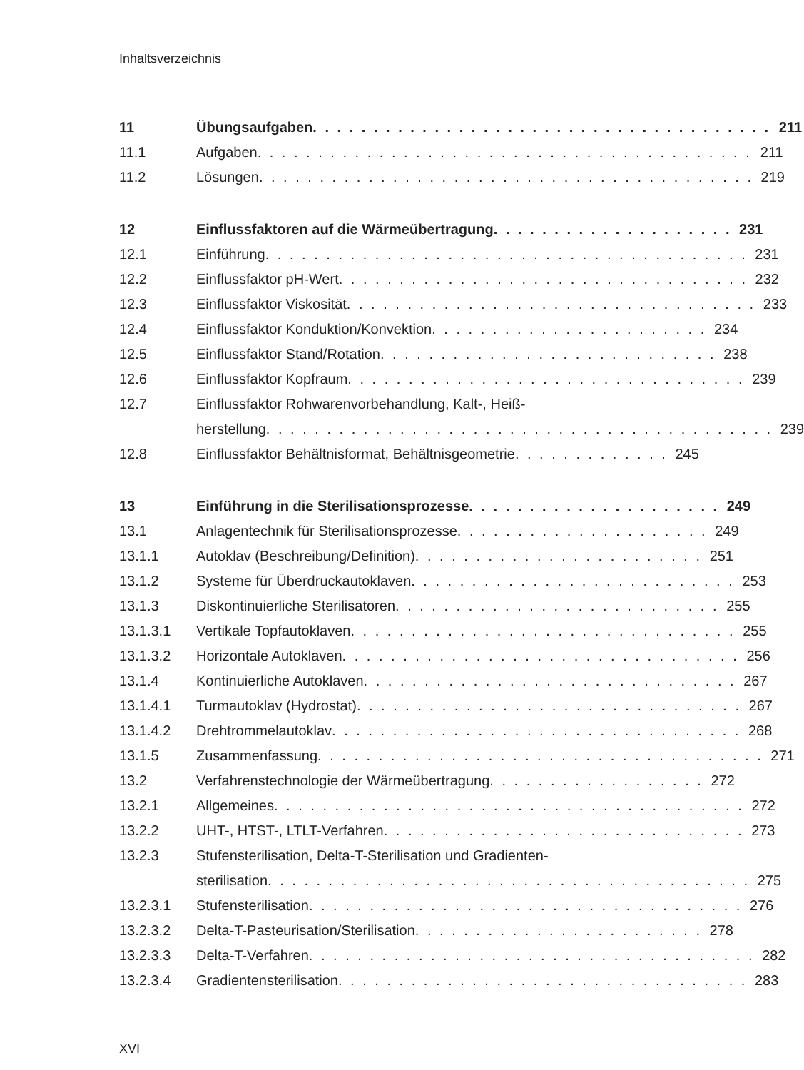Inhaltsverzeichnis
11 Übungsaufgaben. . . . . . . . . . . . . . . . . . . . . . . . . . . . . . . . . . . . . . 211
11.1 Aufgaben . . . . . . . . . . . . . . . . . . . . . . . . . . . . . . . . . . . . . . . . . 211
11.2 Lösungen . . . . . . . . . . . . . . . . . . . . . . . . . . . . . . . . . . . . . . . . . 219
12 Einflussfaktoren auf die Wärmeübertragung . . . . . . . . . . . . . . . . . . . . 231
12.1 Einführung . . . . . . . . . . . . . . . . . . . . . . . . . . . . . . . . . . . . . . . . 231
12.2 Einflussfaktor pH-Wert. . . . . . . . . . . . . . . . . . . . . . . . . . . . . . . . . . 232
12.3 Einflussfaktor Viskosität. . . . . . . . . . . . . . . . . . . . . . . . . . . . . . . . . . 233
12.4 Einflussfaktor Konduktion/Konvektion . . . . . . . . . . . . . . . . . . . . . . . 234
12.5 Einflussfaktor Stand/Rotation. . . . . . . . . . . . . . . . . . . . . . . . . . . . 238
12.6 Einflussfaktor Kopfraum. . . . . . . . . . . . . . . . . . . . . . . . . . . . . . . . . 239
12.7 Einflussfaktor Rohwarenvorbehandlung, Kalt-, Heiß-
herstellung. . . . . . . . . . . . . . . . . . . . . . . . . . . . . . . . . . . . . . . . . .
239
12.8 Einflussfaktor Behältnisformat, Behältnisgeometrie . . . . . . . . . . . . . 245
13 Einführung in die Sterilisationsprozesse. . . . . . . . . . . . . . . . . . . . . 249
13.1 Anlagentechnik für Sterilisationsprozesse. . . . . . . . . . . . . . . . . . . . . 249
13.1.1 Autoklav (Beschreibung/Definition). . . . . . . . . . . . . . . . . . . . . . . . 251
13.1.2 Systeme für Überdruckautoklaven. . . . . . . . . . . . . . . . . . . . . . . . . . . 253
13.1.3 Diskontinuierliche Sterilisatoren . . . . . . . . . . . . . . . . . . . . . . . . . . . 255
13.1.3.1 Vertikale Topfautoklaven . . . . . . . . . . . . . . . . . . . . . . . . . . . . . . . . 255
13.1.3.2 Horizontale Autoklaven . . . . . . . . . . . . . . . . . . . . . . . . . . . . . . . . . 256
13.1.4 Kontinuierliche Autoklaven . . . . . . . . . . . . . . . . . . . . . . . . . . . . . . . 267
13.1.4.1 Turmautoklav (Hydrostat). . . . . . . . . . . . . . . . . . . . . . . . . . . . . . . . 267
13.1.4.2 Drehtrommelautoklav . . . . . . . . . . . . . . . . . . . . . . . . . . . . . . . . . . 268
13.1.5 Zusammenfassung. . . . . . . . . . . . . . . . . . . . . . . . . . . . . . . . . . . . . 271
13.2 Verfahrenstechnologie der Wärmeübertragung. . . . . . . . . . . . . . . . . . 272
13.2.1 Allgemeines . . . . . . . . . . . . . . . . . . . . . . . . . . . . . . . . . . . . . . . 272
13.2.2 UHT-, HTST-, LTLT-Verfahren . . . . . . . . . . . . . . . . . . . . . . . . . . . . . . 273
13.2.3 Stufensterilisation, Delta-T-Sterilisation und Gradienten-
sterilisation . . . . . . . . . . . . . . . . . . . . . . . . . . . . . . . . . . . . . . . .
275
13.2.3.1 Stufensterilisation . . . . . . . . . . . . . . . . . . . . . . . . . . . . . . . . . . . . 276
13.2.3.2 Delta-T-Pasteurisation/Sterilisation. . . . . . . . . . . . . . . . . . . . . . . . 278
13.2.3.3 Delta-T-Verfahren. . . . . . . . . . . . . . . . . . . . . . . . . . . . . . . . . . . . . 282
13.2.3.4 Gradientensterilisation. . . . . . . . . . . . . . . . . . . . . . . . . . . . . . . . . . 283
XVI